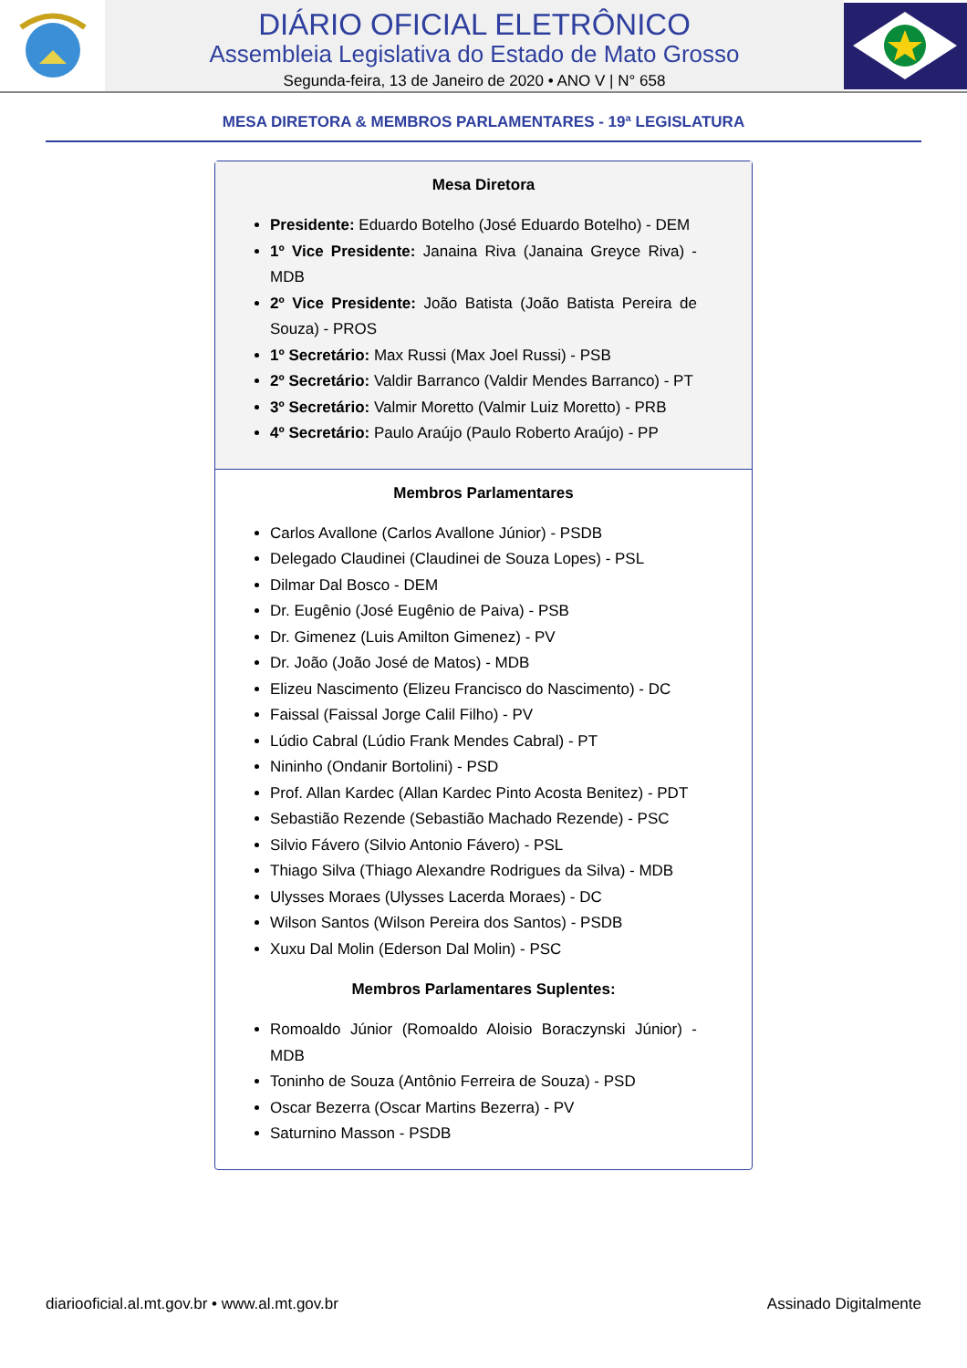DIÁRIO OFICIAL ELETRÔNICO
Assembleia Legislativa do Estado de Mato Grosso
Segunda-feira, 13 de Janeiro de 2020 • ANO V | N° 658
MESA DIRETORA & MEMBROS PARLAMENTARES - 19ª LEGISLATURA
Mesa Diretora
Presidente: Eduardo Botelho (José Eduardo Botelho) - DEM
1º Vice Presidente: Janaina Riva (Janaina Greyce Riva) - MDB
2º Vice Presidente: João Batista (João Batista Pereira de Souza) - PROS
1º Secretário: Max Russi (Max Joel Russi) - PSB
2º Secretário: Valdir Barranco (Valdir Mendes Barranco) - PT
3º Secretário: Valmir Moretto (Valmir Luiz Moretto) - PRB
4º Secretário: Paulo Araújo (Paulo Roberto Araújo) - PP
Membros Parlamentares
Carlos Avallone (Carlos Avallone Júnior) - PSDB
Delegado Claudinei (Claudinei de Souza Lopes) - PSL
Dilmar Dal Bosco - DEM
Dr. Eugênio (José Eugênio de Paiva) - PSB
Dr. Gimenez (Luis Amilton Gimenez) - PV
Dr. João (João José de Matos) - MDB
Elizeu Nascimento (Elizeu Francisco do Nascimento) - DC
Faissal (Faissal Jorge Calil Filho) - PV
Lúdio Cabral (Lúdio Frank Mendes Cabral) - PT
Nininho (Ondanir Bortolini) - PSD
Prof. Allan Kardec (Allan Kardec Pinto Acosta Benitez) - PDT
Sebastião Rezende (Sebastião Machado Rezende) - PSC
Silvio Fávero (Silvio Antonio Fávero) - PSL
Thiago Silva (Thiago Alexandre Rodrigues da Silva) - MDB
Ulysses Moraes (Ulysses Lacerda Moraes) - DC
Wilson Santos (Wilson Pereira dos Santos) - PSDB
Xuxu Dal Molin (Ederson Dal Molin) - PSC
Membros Parlamentares Suplentes:
Romoaldo Júnior (Romoaldo Aloisio Boraczynski Júnior) - MDB
Toninho de Souza (Antônio Ferreira de Souza) - PSD
Oscar Bezerra (Oscar Martins Bezerra) - PV
Saturnino Masson - PSDB
diariooficial.al.mt.gov.br • www.al.mt.gov.br Assinado Digitalmente